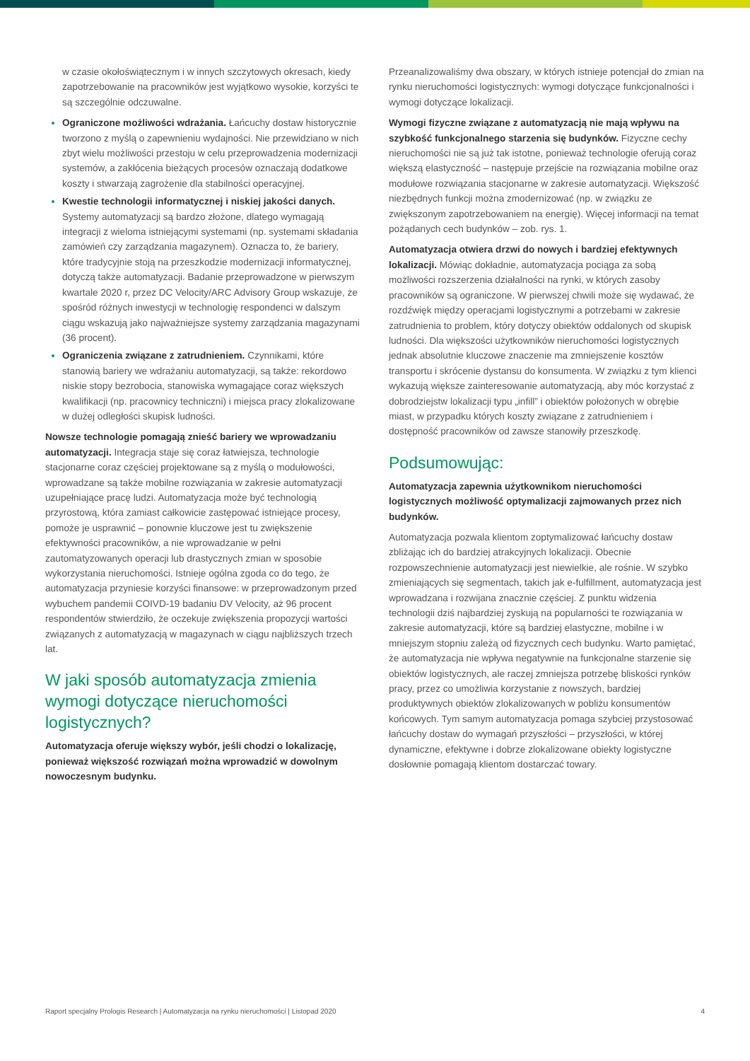w czasie okołoświątecznym i w innych szczytowych okresach, kiedy zapotrzebowanie na pracowników jest wyjątkowo wysokie, korzyści te są szczególnie odczuwalne.
Ograniczone możliwości wdrażania. Łańcuchy dostaw historycznie tworzono z myślą o zapewnieniu wydajności. Nie przewidziano w nich zbyt wielu możliwości przestoju w celu przeprowadzenia modernizacji systemów, a zakłócenia bieżących procesów oznaczają dodatkowe koszty i stwarzają zagrożenie dla stabilności operacyjnej.
Kwestie technologii informatycznej i niskiej jakości danych. Systemy automatyzacji są bardzo złożone, dlatego wymagają integracji z wieloma istniejącymi systemami (np. systemami składania zamówień czy zarządzania magazynem). Oznacza to, że bariery, które tradycyjnie stoją na przeszkodzie modernizacji informatycznej, dotyczą także automatyzacji. Badanie przeprowadzone w pierwszym kwartale 2020 r, przez DC Velocity/ARC Advisory Group wskazuje, że spośród różnych inwestycji w technologię respondenci w dalszym ciągu wskazują jako najważniejsze systemy zarządzania magazynami (36 procent).
Ograniczenia związane z zatrudnieniem. Czynnikami, które stanowią bariery we wdrażaniu automatyzacji, są także: rekordowo niskie stopy bezrobocia, stanowiska wymagające coraz większych kwalifikacji (np. pracownicy techniczni) i miejsca pracy zlokalizowane w dużej odległości skupisk ludności.
Nowsze technologie pomagają znieść bariery we wprowadzaniu automatyzacji. Integracja staje się coraz łatwiejsza, technologie stacjonarne coraz częściej projektowane są z myślą o modułowości, wprowadzane są także mobilne rozwiązania w zakresie automatyzacji uzupełniające pracę ludzi. Automatyzacja może być technologią przyrostową, która zamiast całkowicie zastępować istniejące procesy, pomoże je usprawnić – ponownie kluczowe jest tu zwiększenie efektywności pracowników, a nie wprowadzanie w pełni zautomatyzowanych operacji lub drastycznych zmian w sposobie wykorzystania nieruchomości. Istnieje ogólna zgoda co do tego, że automatyzacja przyniesie korzyści finansowe: w przeprowadzonym przed wybuchem pandemii COIVD-19 badaniu DV Velocity, aż 96 procent respondentów stwierdziło, że oczekuje zwiększenia propozycji wartości związanych z automatyzacją w magazynach w ciągu najbliższych trzech lat.
W jaki sposób automatyzacja zmienia wymogi dotyczące nieruchomości logistycznych?
Automatyzacja oferuje większy wybór, jeśli chodzi o lokalizację, ponieważ większość rozwiązań można wprowadzić w dowolnym nowoczesnym budynku.
Przeanalizowaliśmy dwa obszary, w których istnieje potencjał do zmian na rynku nieruchomości logistycznych: wymogi dotyczące funkcjonalności i wymogi dotyczące lokalizacji.
Wymogi fizyczne związane z automatyzacją nie mają wpływu na szybkość funkcjonalnego starzenia się budynków. Fizyczne cechy nieruchomości nie są już tak istotne, ponieważ technologie oferują coraz większą elastyczność – następuje przejście na rozwiązania mobilne oraz modułowe rozwiązania stacjonarne w zakresie automatyzacji. Większość niezbędnych funkcji można zmodernizować (np. w związku ze zwiększonym zapotrzebowaniem na energię). Więcej informacji na temat pożądanych cech budynków – zob. rys. 1.
Automatyzacja otwiera drzwi do nowych i bardziej efektywnych lokalizacji. Mówiąc dokładnie, automatyzacja pociąga za sobą możliwości rozszerzenia działalności na rynki, w których zasoby pracowników są ograniczone. W pierwszej chwili może się wydawać, że rozdźwięk między operacjami logistycznymi a potrzebami w zakresie zatrudnienia to problem, który dotyczy obiektów oddalonych od skupisk ludności. Dla większości użytkowników nieruchomości logistycznych jednak absolutnie kluczowe znaczenie ma zmniejszenie kosztów transportu i skrócenie dystansu do konsumenta. W związku z tym klienci wykazują większe zainteresowanie automatyzacją, aby móc korzystać z dobrodziejstw lokalizacji typu „infill” i obiektów położonych w obrębie miast, w przypadku których koszty związane z zatrudnieniem i dostępność pracowników od zawsze stanowiły przeszkodę.
Podsumowując:
Automatyzacja zapewnia użytkownikom nieruchomości logistycznych możliwość optymalizacji zajmowanych przez nich budynków.
Automatyzacja pozwala klientom zoptymalizować łańcuchy dostaw zbliżając ich do bardziej atrakcyjnych lokalizacji. Obecnie rozpowszechnienie automatyzacji jest niewielkie, ale rośnie. W szybko zmieniających się segmentach, takich jak e-fulfillment, automatyzacja jest wprowadzana i rozwijana znacznie częściej. Z punktu widzenia technologii dziś najbardziej zyskują na popularności te rozwiązania w zakresie automatyzacji, które są bardziej elastyczne, mobilne i w mniejszym stopniu zależą od fizycznych cech budynku. Warto pamiętać, że automatyzacja nie wpływa negatywnie na funkcjonalne starzenie się obiektów logistycznych, ale raczej zmniejsza potrzebę bliskości rynków pracy, przez co umożliwia korzystanie z nowszych, bardziej produktywnych obiektów zlokalizowanych w pobliżu konsumentów końcowych. Tym samym automatyzacja pomaga szybciej przystosować łańcuchy dostaw do wymagań przyszłości – przyszłości, w której dynamiczne, efektywne i dobrze zlokalizowane obiekty logistyczne dosłownie pomagają klientom dostarczać towary.
Raport specjalny Prologis Research | Automatyzacja na rynku nieruchomości | Listopad 2020 4